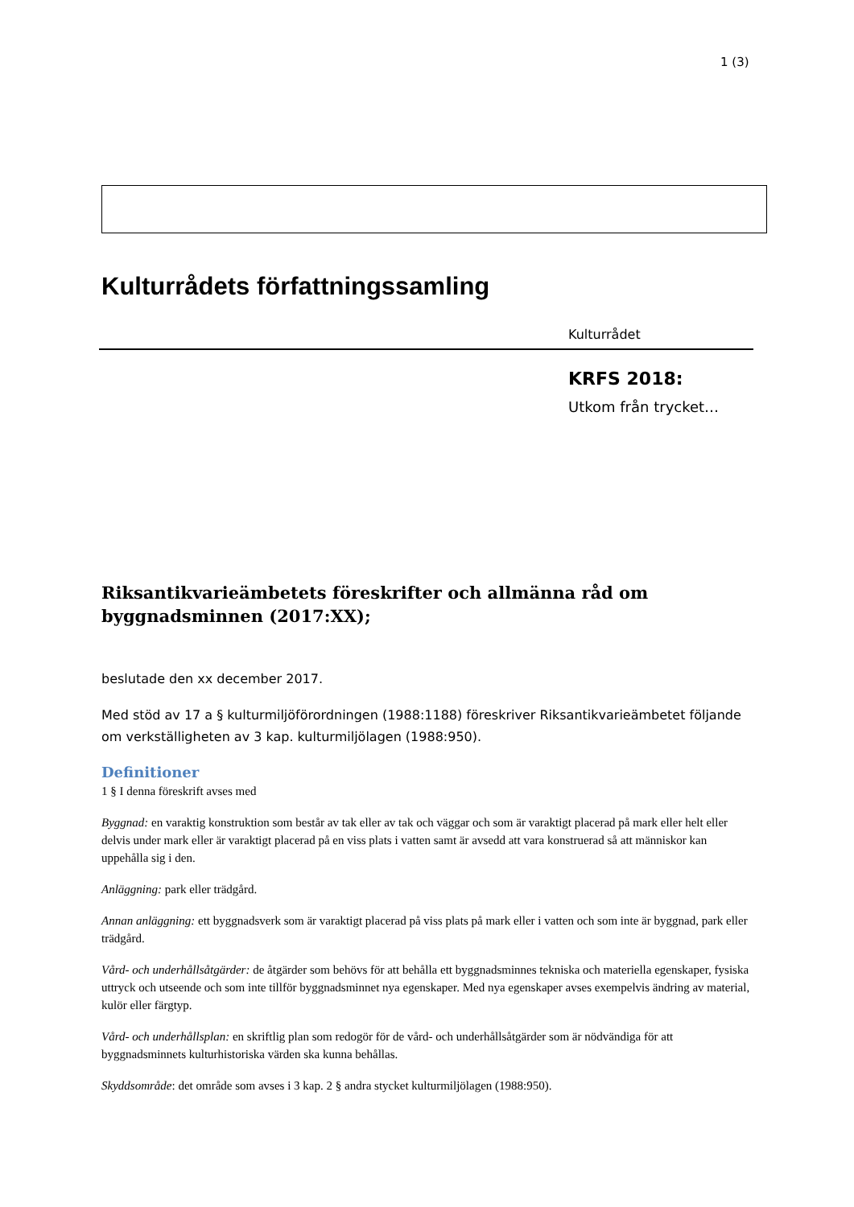1 (3)
Kulturrådets författningssamling
Kulturrådet
KRFS 2018:
Utkom från trycket…
Riksantikvarieämbetets föreskrifter och allmänna råd om byggnadsminnen (2017:XX);
beslutade den xx december 2017.
Med stöd av 17 a § kulturmiljöförordningen (1988:1188) föreskriver Riksantikvarieämbetet följande om verkställigheten av 3 kap. kulturmiljölagen (1988:950).
Definitioner
1 § I denna föreskrift avses med
Byggnad: en varaktig konstruktion som består av tak eller av tak och väggar och som är varaktigt placerad på mark eller helt eller delvis under mark eller är varaktigt placerad på en viss plats i vatten samt är avsedd att vara konstruerad så att människor kan uppehålla sig i den.
Anläggning: park eller trädgård.
Annan anläggning: ett byggnadsverk som är varaktigt placerad på viss plats på mark eller i vatten och som inte är byggnad, park eller trädgård.
Vård- och underhållsåtgärder: de åtgärder som behövs för att behålla ett byggnadsminnes tekniska och materiella egenskaper, fysiska uttryck och utseende och som inte tillför byggnadsminnet nya egenskaper. Med nya egenskaper avses exempelvis ändring av material, kulör eller färgtyp.
Vård- och underhållsplan: en skriftlig plan som redogör för de vård- och underhållsåtgärder som är nödvändiga för att byggnadsminnets kulturhistoriska värden ska kunna behållas.
Skyddsområde: det område som avses i 3 kap. 2 § andra stycket kulturmiljölagen (1988:950).